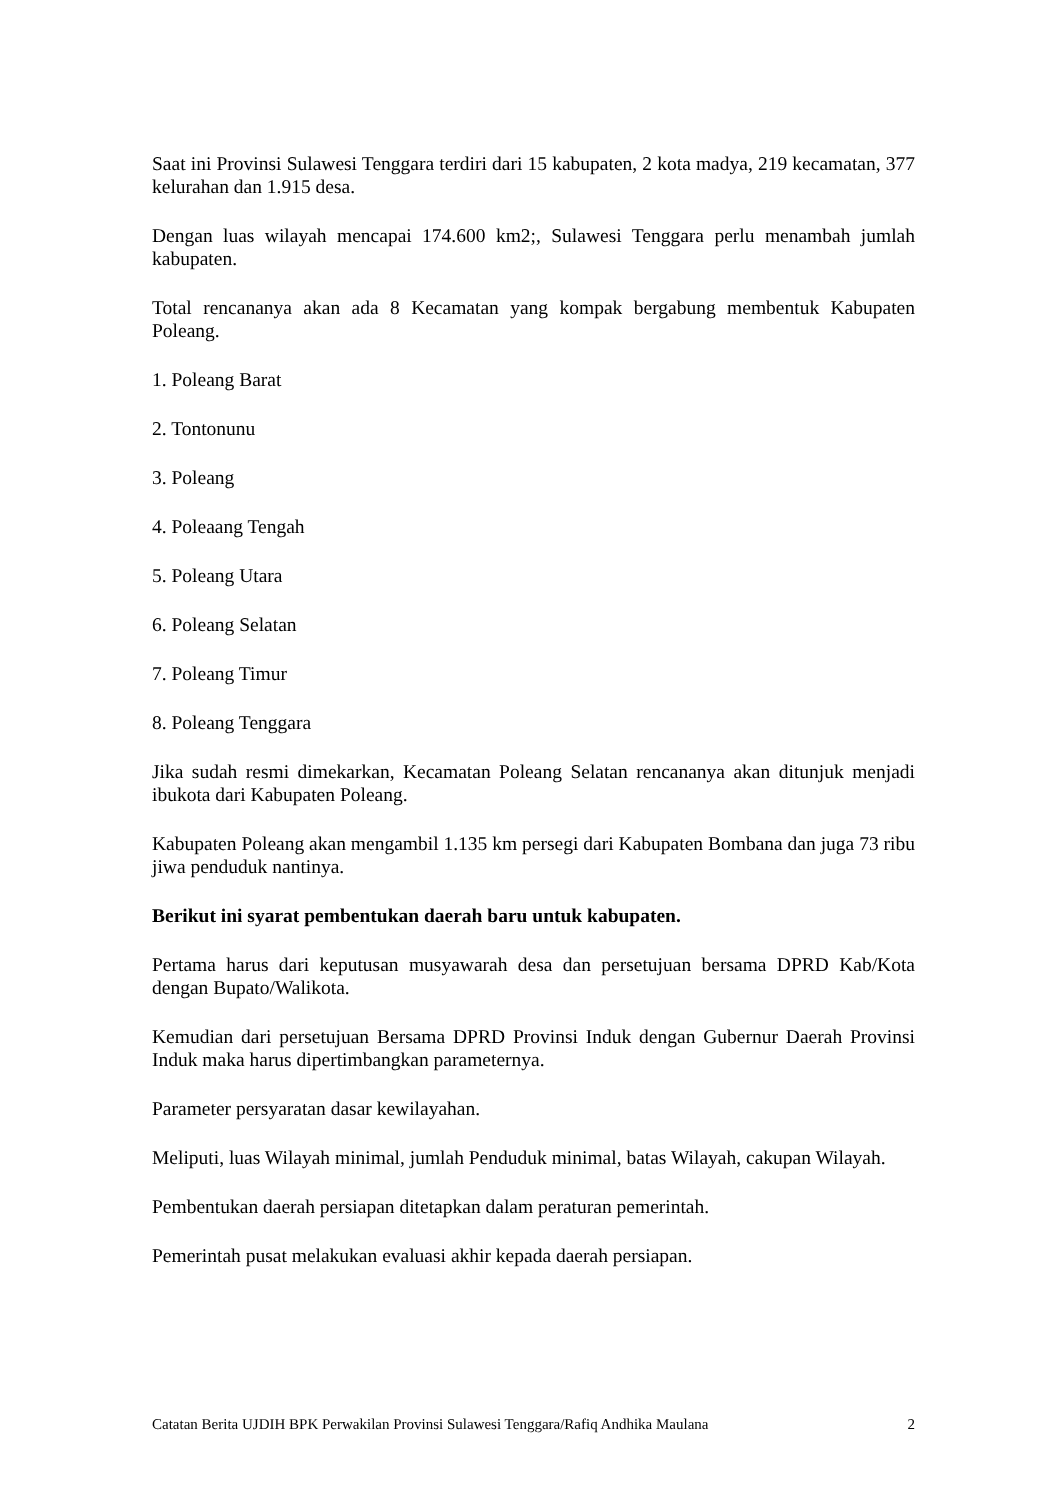Saat ini Provinsi Sulawesi Tenggara terdiri dari 15 kabupaten, 2 kota madya, 219 kecamatan, 377 kelurahan dan 1.915 desa.
Dengan luas wilayah mencapai 174.600 km2;, Sulawesi Tenggara perlu menambah jumlah kabupaten.
Total rencananya akan ada 8 Kecamatan yang kompak bergabung membentuk Kabupaten Poleang.
1. Poleang Barat
2. Tontonunu
3. Poleang
4. Poleaang Tengah
5. Poleang Utara
6. Poleang Selatan
7. Poleang Timur
8. Poleang Tenggara
Jika sudah resmi dimekarkan, Kecamatan Poleang Selatan rencananya akan ditunjuk menjadi ibukota dari Kabupaten Poleang.
Kabupaten Poleang akan mengambil 1.135 km persegi dari Kabupaten Bombana dan juga 73 ribu jiwa penduduk nantinya.
Berikut ini syarat pembentukan daerah baru untuk kabupaten.
Pertama harus dari keputusan musyawarah desa dan persetujuan bersama DPRD Kab/Kota dengan Bupato/Walikota.
Kemudian dari persetujuan Bersama DPRD Provinsi Induk dengan Gubernur Daerah Provinsi Induk maka harus dipertimbangkan parameternya.
Parameter persyaratan dasar kewilayahan.
Meliputi, luas Wilayah minimal, jumlah Penduduk minimal, batas Wilayah, cakupan Wilayah.
Pembentukan daerah persiapan ditetapkan dalam peraturan pemerintah.
Pemerintah pusat melakukan evaluasi akhir kepada daerah persiapan.
Catatan Berita UJDIH BPK Perwakilan Provinsi Sulawesi Tenggara/Rafiq Andhika Maulana 2